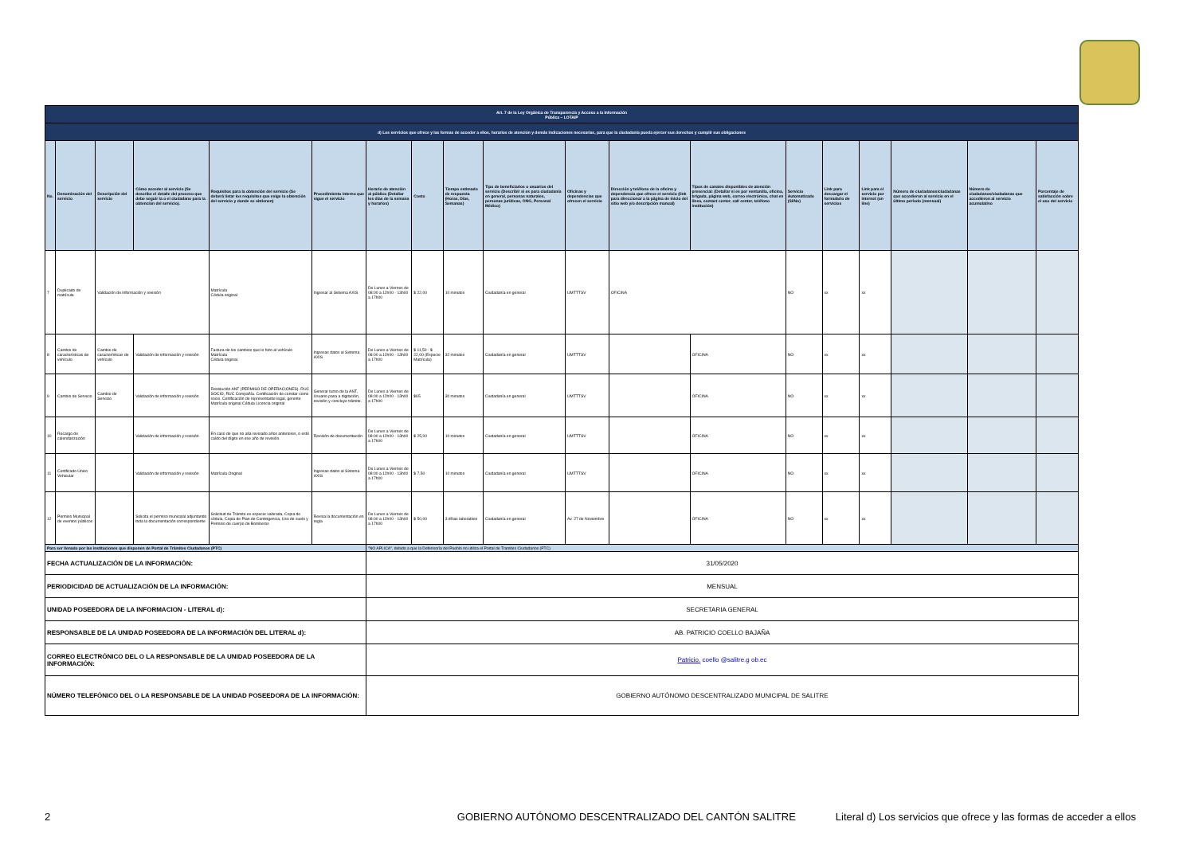| Art. 7 de la Ley Orgánica de Transparencia y Acceso a la Información Pública – LOTAIP | | | | | | | | | | | | | | | | | | |
| d) Los servicios que ofrece y las formas de acceder a ellos, horarios de atención y demás indicaciones necesarias, para que la ciudadanía pueda ejercer sus derechos y cumplir sus obligaciones | | | | | | | | | | | | | | | | | | |
| No. | Denominación del servicio | Descripción del servicio | Cómo acceder al servicio (Se describe el detalle del proceso que debe seguir la o el ciudadano para la obtención del servicio). | Requisitos para la obtención del servicio (Se deberá listar los requisitos que exige la obtención del servicio y donde se obtienen) | Procedimiento interno que sigue el servicio | Horario de atención al público (Detallar los días de la semana y horarios) | Costo | Tiempo estimado de respuesta (Horas, Días, Semanas) | Tipo de beneficiarios o usuarios del servicio (Describir si es para ciudadanía en general, personas naturales, personas jurídicas, ONG, Personal Médico) | Oficinas y dependencias que ofrecen el servicio | Dirección y teléfono de la oficina y dependencia que ofrece el servicio (link para direccionar a la página de inicio del sitio web y/o descripción manual) | Tipos de canales disponibles de atención presencial: (Detallar si es por ventanilla, oficina, brigada, página web, correo electrónico, chat en línea, contact center, call center, teléfono institución) | Servicio Automatizado (Si/No) | Link para descargar el formulario de servicios | Link para el servicio por internet (on line) | Número de ciudadanos/ciudadanas que accedieron al servicio en el último período (mensual) | Número de ciudadanos/ciudadanas que accedieron al servicio acumulativo | Porcentaje de satisfacción sobre el uso del servicio |
| 7 | Duplicado de matrícula | Validación de información y revisión | | Matrícula Cédula original | Ingresar al Sistema AXIS | De Lunes a Viernes de 08:00 a 12h00 - 13h00 a 17h00 | $ 22,00 | 10 minutos | Ciudadanía en general | UMTTTSV | OFICINA | | NO | xx | xx | | | |
| 8 | Cambio de características de vehículo | Cambio de características de vehículo | Validación de información y revisión | Factura de los cambios que le hizo al vehículo Matrícula Cédula original. | Ingresas datos al Sistema AXIS | De Lunes a Viernes de 08:00 a 12h00 - 13h00 a 17h00 | $ 11,50 - $ 22,00 (Especie Matrícula) | 32 minutos | Ciudadanía en general | UMTTTSV | | OFICINA | NO | xx | xx | | | |
| 9 | Cambio de Servicio | Cambio de Servicio | Validación de información y revisión | Resolución ANT (PERMISO DE OPERACIONES). RUC SOCIO, RUC Compañía. Certificación de constar como socio. Certificación de representante legal, gerente Matrícula original Cédula Licencia original | Generar turno de la ANT, Usuario pasa a digitación, revisión y concluye trámite. | De Lunes a Viernes de 08:00 a 12h00 - 13h00 a 17h00 | $65 | 30 minutos | Ciudadanía en general | UMTTTSV | | OFICINA | NO | xx | xx | | | |
| 10 | Recargo de calendarización | | Validación de información y revisión | En caso de que no alla revisado años anteriores, o esté caído del dígito en ese año de revisión. | Revisión de documentación | De Lunes a Viernes de 08:00 a 12h00 - 13h00 a 17h00 | $ 25,00 | 10 minutos | Ciudadanía en general | UMTTTSV | | OFICINA | NO | xx | xx | | | |
| 11 | Certificado Único Vehicular | | Validación de información y revisión | Matrícula Original | Ingresas datos al Sistema AXIS | De Lunes a Viernes de 08:00 a 12h00 - 13h00 a 17h00 | $ 7,50 | 10 minutos | Ciudadanía en general | UMTTTSV | | OFICINA | NO | xx | xx | | | |
| 12 | Permiso Municipal de eventos públicos | | Solicita el permiso municipal adjuntando toda la documentación correspondiente | Solicitud de Trámite es especie valorada, Copia de cédula, Copia de Plan de Contingencia, Uso de suelo y Permiso de cuerpo de Bomberos | Revisa la documentación en regla | De Lunes a Viernes de 08:00 a 12h00 - 13h00 a 17h00 | $ 50,00 | 3 dñias laborables | Ciudadanía en general | Av. 27 de Noviembre | | OFICINA | NO | xx | xx | | | |
| Para ser llenado por las instituciones que disponen de Portal de Trámites Ciudadanos (PTC) | | | | | | "NO APLICA", debido a que la Defensoría del Pueblo no utiliza el Portal de Tramites Ciudadanos (PTC) | | | | | | | | | | | | |
| FECHA ACTUALIZACIÓN DE LA INFORMACIÓN: | | | | | | 31/05/2020 | | | | | | | | | | | | |
| PERIODICIDAD DE ACTUALIZACIÓN DE LA INFORMACIÓN: | | | | | | MENSUAL | | | | | | | | | | | | |
| UNIDAD POSEEDORA DE LA INFORMACION - LITERAL d): | | | | | | SECRETARIA GENERAL | | | | | | | | | | | | |
| RESPONSABLE DE LA UNIDAD POSEEDORA DE LA INFORMACIÓN DEL LITERAL d): | | | | | | AB. PATRICIO COELLO BAJAÑA | | | | | | | | | | | | |
| CORREO ELECTRÓNICO DEL O LA RESPONSABLE DE LA UNIDAD POSEEDORA DE LA INFORMACIÓN: | | | | | | Patricio. coello @salitre.g ob.ec | | | | | | | | | | | | |
| NÚMERO TELEFÓNICO DEL O LA RESPONSABLE DE LA UNIDAD POSEEDORA DE LA INFORMACIÓN: | | | | | | GOBIERNO AUTÓNOMO DESCENTRALIZADO MUNICIPAL DE SALITRE | | | | | | | | | | | | |
2 GOBIERNO AUTÓNOMO DESCENTRALIZADO DEL CANTÓN SALITRE Literal d) Los servicios que ofrece y las formas de acceder a ellos